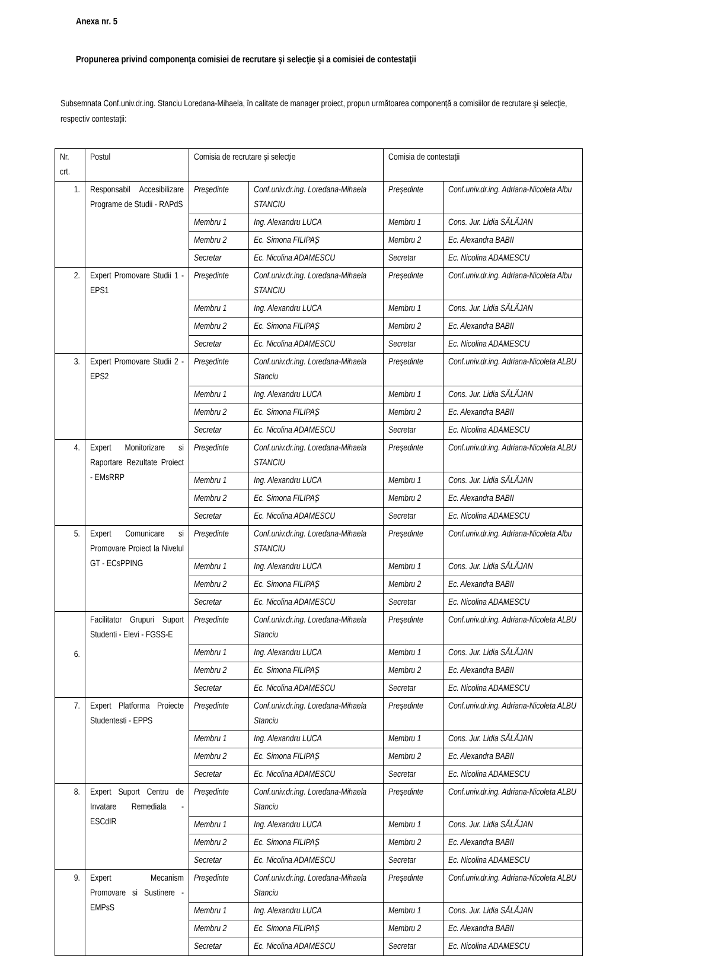Anexa nr. 5
Propunerea privind componenţa comisiei de recrutare şi selecţie şi a comisiei de contestaţii
Subsemnata Conf.univ.dr.ing. Stanciu Loredana-Mihaela, în calitate de manager proiect, propun următoarea componență a comisiilor de recrutare şi selecţie, respectiv contestații:
| Nr. crt. | Postul | Comisia de recrutare şi selecţie | | Comisia de contestații | |
| 1. | Responsabil Accesibilizare Programe de Studii - RAPdS | Preşedinte | Conf.univ.dr.ing. Loredana-Mihaela STANCIU | Preşedinte | Conf.univ.dr.ing. Adriana-Nicoleta Albu |
| | | Membru 1 | Ing. Alexandru LUCA | Membru 1 | Cons. Jur. Lidia SĂLĂJAN |
| | | Membru 2 | Ec. Simona FILIPAȘ | Membru 2 | Ec. Alexandra BABII |
| | | Secretar | Ec. Nicolina ADAMESCU | Secretar | Ec. Nicolina ADAMESCU |
| 2. | Expert Promovare Studii 1 - EPS1 | Preşedinte | Conf.univ.dr.ing. Loredana-Mihaela STANCIU | Preşedinte | Conf.univ.dr.ing. Adriana-Nicoleta Albu |
| | | Membru 1 | Ing. Alexandru LUCA | Membru 1 | Cons. Jur. Lidia SĂLĂJAN |
| | | Membru 2 | Ec. Simona FILIPAȘ | Membru 2 | Ec. Alexandra BABII |
| | | Secretar | Ec. Nicolina ADAMESCU | Secretar | Ec. Nicolina ADAMESCU |
| 3. | Expert Promovare Studii 2 - EPS2 | Preşedinte | Conf.univ.dr.ing. Loredana-Mihaela Stanciu | Preşedinte | Conf.univ.dr.ing. Adriana-Nicoleta ALBU |
| | | Membru 1 | Ing. Alexandru LUCA | Membru 1 | Cons. Jur. Lidia SĂLĂJAN |
| | | Membru 2 | Ec. Simona FILIPAȘ | Membru 2 | Ec. Alexandra BABII |
| | | Secretar | Ec. Nicolina ADAMESCU | Secretar | Ec. Nicolina ADAMESCU |
| 4. | Expert Monitorizare si Raportare Rezultate Proiect - EMsRRP | Preşedinte | Conf.univ.dr.ing. Loredana-Mihaela STANCIU | Preşedinte | Conf.univ.dr.ing. Adriana-Nicoleta ALBU |
| | | Membru 1 | Ing. Alexandru LUCA | Membru 1 | Cons. Jur. Lidia SĂLĂJAN |
| | | Membru 2 | Ec. Simona FILIPAȘ | Membru 2 | Ec. Alexandra BABII |
| | | Secretar | Ec. Nicolina ADAMESCU | Secretar | Ec. Nicolina ADAMESCU |
| 5. | Expert Comunicare si Promovare Proiect la Nivelul GT - ECsPPING | Preşedinte | Conf.univ.dr.ing. Loredana-Mihaela STANCIU | Preşedinte | Conf.univ.dr.ing. Adriana-Nicoleta Albu |
| | | Membru 1 | Ing. Alexandru LUCA | Membru 1 | Cons. Jur. Lidia SĂLĂJAN |
| | | Membru 2 | Ec. Simona FILIPAȘ | Membru 2 | Ec. Alexandra BABII |
| | | Secretar | Ec. Nicolina ADAMESCU | Secretar | Ec. Nicolina ADAMESCU |
| 6. | Facilitator Grupuri Suport Studenti - Elevi - FGSS-E | Preşedinte | Conf.univ.dr.ing. Loredana-Mihaela Stanciu | Preşedinte | Conf.univ.dr.ing. Adriana-Nicoleta ALBU |
| | | Membru 1 | Ing. Alexandru LUCA | Membru 1 | Cons. Jur. Lidia SĂLĂJAN |
| | | Membru 2 | Ec. Simona FILIPAȘ | Membru 2 | Ec. Alexandra BABII |
| | | Secretar | Ec. Nicolina ADAMESCU | Secretar | Ec. Nicolina ADAMESCU |
| 7. | Expert Platforma Proiecte Studentesti - EPPS | Preşedinte | Conf.univ.dr.ing. Loredana-Mihaela Stanciu | Preşedinte | Conf.univ.dr.ing. Adriana-Nicoleta ALBU |
| | | Membru 1 | Ing. Alexandru LUCA | Membru 1 | Cons. Jur. Lidia SĂLĂJAN |
| | | Membru 2 | Ec. Simona FILIPAȘ | Membru 2 | Ec. Alexandra BABII |
| | | Secretar | Ec. Nicolina ADAMESCU | Secretar | Ec. Nicolina ADAMESCU |
| 8. | Expert Suport Centru de Invatare Remediala - ESCdIR | Preşedinte | Conf.univ.dr.ing. Loredana-Mihaela Stanciu | Preşedinte | Conf.univ.dr.ing. Adriana-Nicoleta ALBU |
| | | Membru 1 | Ing. Alexandru LUCA | Membru 1 | Cons. Jur. Lidia SĂLĂJAN |
| | | Membru 2 | Ec. Simona FILIPAȘ | Membru 2 | Ec. Alexandra BABII |
| | | Secretar | Ec. Nicolina ADAMESCU | Secretar | Ec. Nicolina ADAMESCU |
| 9. | Expert Mecanism Promovare si Sustinere - EMPsS | Preşedinte | Conf.univ.dr.ing. Loredana-Mihaela Stanciu | Preşedinte | Conf.univ.dr.ing. Adriana-Nicoleta ALBU |
| | | Membru 1 | Ing. Alexandru LUCA | Membru 1 | Cons. Jur. Lidia SĂLĂJAN |
| | | Membru 2 | Ec. Simona FILIPAȘ | Membru 2 | Ec. Alexandra BABII |
| | | Secretar | Ec. Nicolina ADAMESCU | Secretar | Ec. Nicolina ADAMESCU |